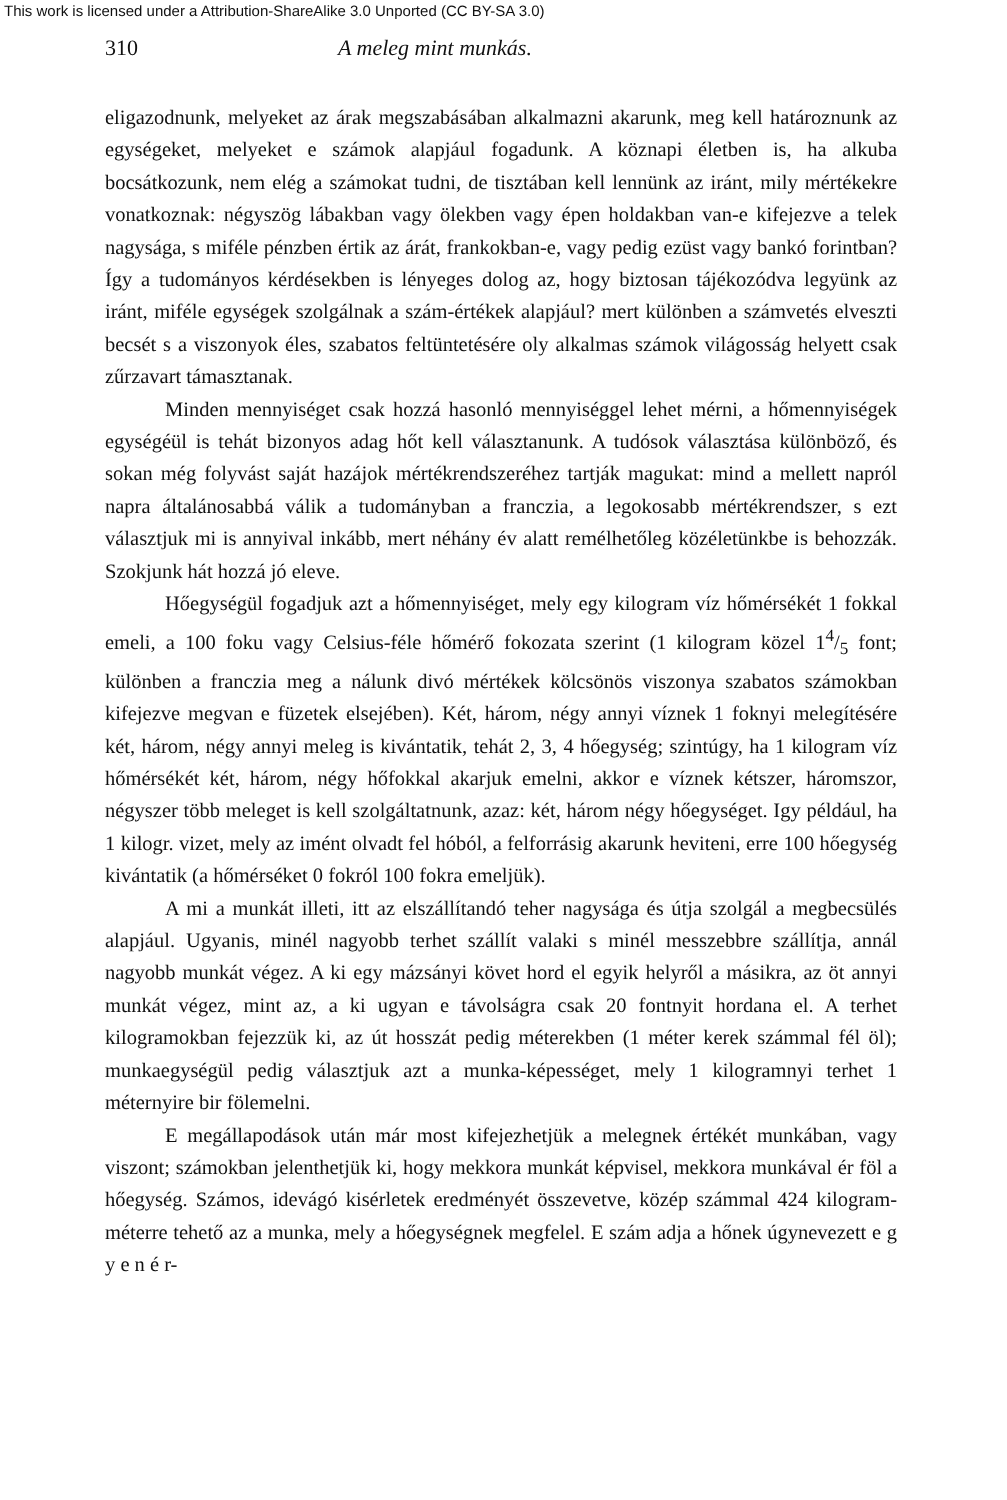This work is licensed under a Attribution-ShareAlike 3.0 Unported (CC BY-SA 3.0)
310 A meleg mint munkás.
eligazodnunk, melyeket az árak megszabásában alkalmazni akarunk, meg kell határoznunk az egységeket, melyeket e számok alapjául fogadunk. A köznapi életben is, ha alkuba bocsátkozunk, nem elég a számokat tudni, de tisztában kell lennünk az iránt, mily mértékekre vonatkoznak: négyszög lábakban vagy ölekben vagy épen holdakban van-e kifejezve a telek nagysága, s miféle pénzben értik az árát, frankokban-e, vagy pedig ezüst vagy bankó forintban? Így a tudományos kérdésekben is lényeges dolog az, hogy biztosan tájékozódva legyünk az iránt, miféle egységek szolgálnak a szám-értékek alapjául? mert különben a számvetés elveszti becsét s a viszonyok éles, szabatos feltüntetésére oly alkalmas számok világosság helyett csak zűrzavart támasztanak.
Minden mennyiséget csak hozzá hasonló mennyiséggel lehet mérni, a hőmennyiségek egységéül is tehát bizonyos adag hőt kell választanunk. A tudósok választása különböző, és sokan még folyvást saját hazájok mértékrendszeréhez tartják magukat: mind a mellett napról napra általánosabbá válik a tudományban a franczia, a legokosabb mértékrendszer, s ezt választjuk mi is annyival inkább, mert néhány év alatt remélhetőleg közéletünkbe is behozzák. Szokjunk hát hozzá jó eleve.
Hőegységül fogadjuk azt a hőmennyiséget, mely egy kilogram víz hőmérsékét 1 fokkal emeli, a 100 foku vagy Celsius-féle hőmérő fokozata szerint (1 kilogram közel 14/5 font; különben a franczia meg a nálunk divó mértékek kölcsönös viszonya szabatos számokban kifejezve megvan e füzetek elsejében). Két, három, négy annyi víznek 1 foknyi melegítésére két, három, négy annyi meleg is kivántatik, tehát 2, 3, 4 hőegység; szintúgy, ha 1 kilogram víz hőmérsékét két, három, négy hőfokkal akarjuk emelni, akkor e víznek kétszer, háromszor, négyszer több meleget is kell szolgáltatnunk, azaz: két, három négy hőegységet. Igy például, ha 1 kilogr. vizet, mely az imént olvadt fel hóból, a felforrásig akarunk heviteni, erre 100 hőegység kivántatik (a hőmérséket 0 fokról 100 fokra emeljük).
A mi a munkát illeti, itt az elszállítandó teher nagysága és útja szolgál a megbecsülés alapjául. Ugyanis, minél nagyobb terhet szállít valaki s minél messzebbre szállítja, annál nagyobb munkát végez. A ki egy mázsányi követ hord el egyik helyről a másikra, az öt annyi munkát végez, mint az, a ki ugyan e távolságra csak 20 fontnyit hordana el. A terhet kilogramokban fejezzük ki, az út hosszát pedig méterekben (1 méter kerek számmal fél öl); munkaegységül pedig választjuk azt a munka-képességet, mely 1 kilogramnyi terhet 1 méternyire bir fölemelni.
E megállapodások után már most kifejezhetjük a melegnek értékét munkában, vagy viszont; számokban jelenthetjük ki, hogy mekkora munkát képvisel, mekkora munkával ér föl a hőegység. Számos, idevágó kisérletek eredményét összevetve, közép számmal 424 kilogram-méterre tehető az a munka, mely a hőegységnek megfelel. E szám adja a hőnek úgynevezett e g y e n é r-